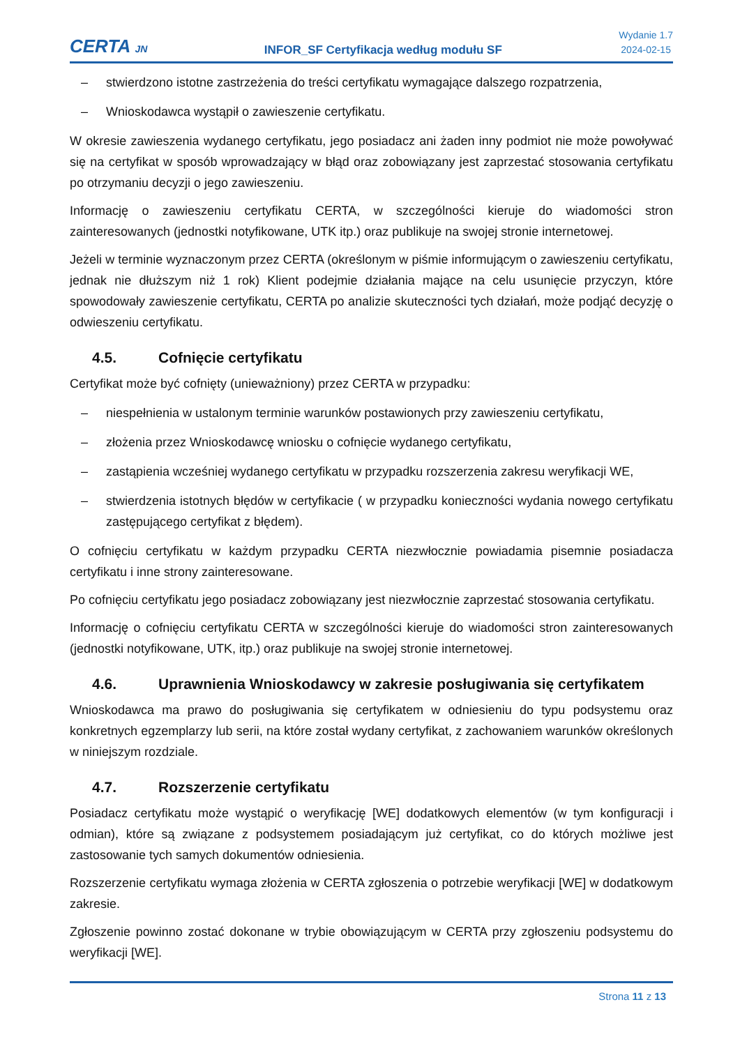CERTA JN
INFOR_SF Certyfikacja według modułu SF
Wydanie 1.7
2024-02-15
– stwierdzono istotne zastrzeżenia do treści certyfikatu wymagające dalszego rozpatrzenia,
– Wnioskodawca wystąpił o zawieszenie certyfikatu.
W okresie zawieszenia wydanego certyfikatu, jego posiadacz ani żaden inny podmiot nie może powoływać się na certyfikat w sposób wprowadzający w błąd oraz zobowiązany jest zaprzestać stosowania certyfikatu po otrzymaniu decyzji o jego zawieszeniu.
Informację o zawieszeniu certyfikatu CERTA, w szczególności kieruje do wiadomości stron zainteresowanych (jednostki notyfikowane, UTK itp.) oraz publikuje na swojej stronie internetowej.
Jeżeli w terminie wyznaczonym przez CERTA (określonym w piśmie informującym o zawieszeniu certyfikatu, jednak nie dłuższym niż 1 rok) Klient podejmie działania mające na celu usunięcie przyczyn, które spowodowały zawieszenie certyfikatu, CERTA po analizie skuteczności tych działań, może podjąć decyzję o odwieszeniu certyfikatu.
4.5. Cofnięcie certyfikatu
Certyfikat może być cofnięty (unieważniony) przez CERTA w przypadku:
– niespełnienia w ustalonym terminie warunków postawionych przy zawieszeniu certyfikatu,
– złożenia przez Wnioskodawcę wniosku o cofnięcie wydanego certyfikatu,
– zastąpienia wcześniej wydanego certyfikatu w przypadku rozszerzenia zakresu weryfikacji WE,
– stwierdzenia istotnych błędów w certyfikacie ( w przypadku konieczności wydania nowego certyfikatu zastępującego certyfikat z błędem).
O cofnięciu certyfikatu w każdym przypadku CERTA niezwłocznie powiadamia pisemnie posiadacza certyfikatu i inne strony zainteresowane.
Po cofnięciu certyfikatu jego posiadacz zobowiązany jest niezwłocznie zaprzestać stosowania certyfikatu.
Informację o cofnięciu certyfikatu CERTA w szczególności kieruje do wiadomości stron zainteresowanych (jednostki notyfikowane, UTK, itp.) oraz publikuje na swojej stronie internetowej.
4.6. Uprawnienia Wnioskodawcy w zakresie posługiwania się certyfikatem
Wnioskodawca ma prawo do posługiwania się certyfikatem w odniesieniu do typu podsystemu oraz konkretnych egzemplarzy lub serii, na które został wydany certyfikat, z zachowaniem warunków określonych w niniejszym rozdziale.
4.7. Rozszerzenie certyfikatu
Posiadacz certyfikatu może wystąpić o weryfikację [WE] dodatkowych elementów (w tym konfiguracji i odmian), które są związane z podsystemem posiadającym już certyfikat, co do których możliwe jest zastosowanie tych samych dokumentów odniesienia.
Rozszerzenie certyfikatu wymaga złożenia w CERTA zgłoszenia o potrzebie weryfikacji [WE] w dodatkowym zakresie.
Zgłoszenie powinno zostać dokonane w trybie obowiązującym w CERTA przy zgłoszeniu podsystemu do weryfikacji [WE].
Strona 11 z 13